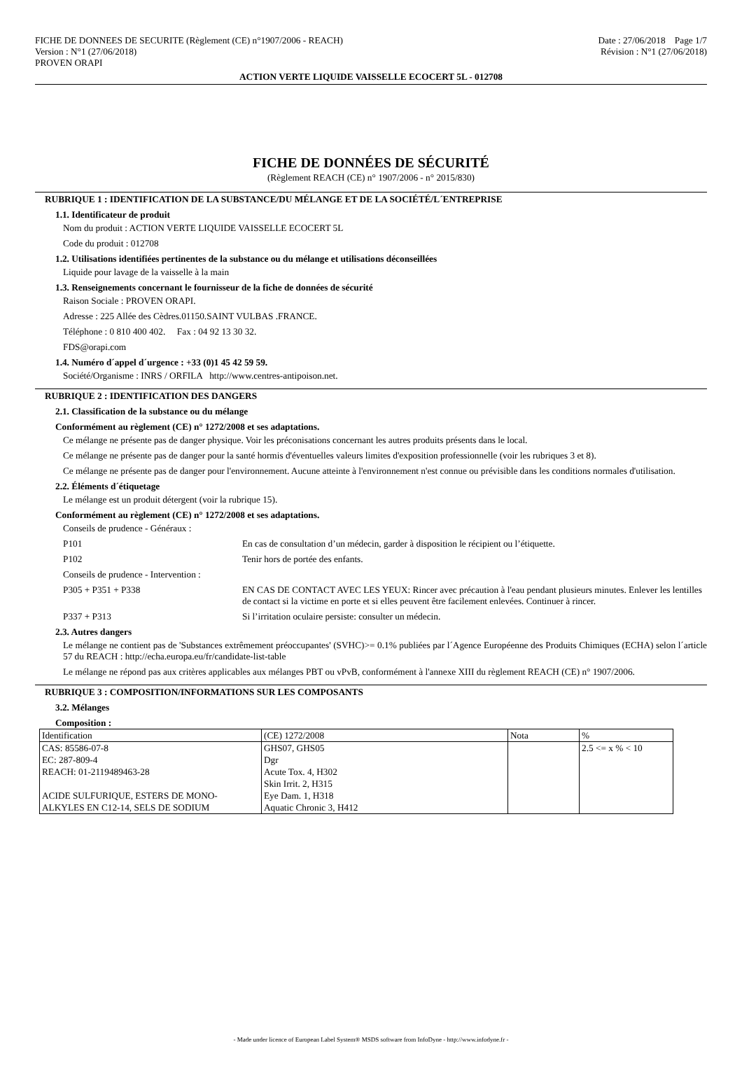FICHE DE DONNEES DE SECURITE (Règlement (CE) n°1907/2006 - REACH)
Version : N°1 (27/06/2018)
PROVEN ORAPI
Date : 27/06/2018 Page 1/7
Révision : N°1 (27/06/2018)
ACTION VERTE LIQUIDE VAISSELLE ECOCERT 5L - 012708
FICHE DE DONNÉES DE SÉCURITÉ
(Règlement REACH (CE) n° 1907/2006 - n° 2015/830)
RUBRIQUE 1 : IDENTIFICATION DE LA SUBSTANCE/DU MÉLANGE ET DE LA SOCIÉTÉ/L´ENTREPRISE
1.1. Identificateur de produit
Nom du produit : ACTION VERTE LIQUIDE VAISSELLE ECOCERT 5L
Code du produit : 012708
1.2. Utilisations identifiées pertinentes de la substance ou du mélange et utilisations déconseillées
Liquide pour lavage de la vaisselle à la main
1.3. Renseignements concernant le fournisseur de la fiche de données de sécurité
Raison Sociale : PROVEN ORAPI.
Adresse : 225 Allée des Cèdres.01150.SAINT VULBAS .FRANCE.
Téléphone : 0 810 400 402. Fax : 04 92 13 30 32.
FDS@orapi.com
1.4. Numéro d´appel d´urgence : +33 (0)1 45 42 59 59.
Société/Organisme : INRS / ORFILA http://www.centres-antipoison.net.
RUBRIQUE 2 : IDENTIFICATION DES DANGERS
2.1. Classification de la substance ou du mélange
Conformément au règlement (CE) n° 1272/2008 et ses adaptations.
Ce mélange ne présente pas de danger physique. Voir les préconisations concernant les autres produits présents dans le local.
Ce mélange ne présente pas de danger pour la santé hormis d'éventuelles valeurs limites d'exposition professionnelle (voir les rubriques 3 et 8).
Ce mélange ne présente pas de danger pour l'environnement. Aucune atteinte à l'environnement n'est connue ou prévisible dans les conditions normales d'utilisation.
2.2. Éléments d´étiquetage
Le mélange est un produit détergent (voir la rubrique 15).
Conformément au règlement (CE) n° 1272/2008 et ses adaptations.
Conseils de prudence - Généraux :
P101 En cas de consultation d’un médecin, garder à disposition le récipient ou l’étiquette.
P102 Tenir hors de portée des enfants.
Conseils de prudence - Intervention :
P305 + P351 + P338 EN CAS DE CONTACT AVEC LES YEUX: Rincer avec précaution à l'eau pendant plusieurs minutes. Enlever les lentilles de contact si la victime en porte et si elles peuvent être facilement enlevées. Continuer à rincer.
P337 + P313 Si l’irritation oculaire persiste: consulter un médecin.
2.3. Autres dangers
Le mélange ne contient pas de 'Substances extrêmement préoccupantes' (SVHC)>= 0.1% publiées par l´Agence Européenne des Produits Chimiques (ECHA) selon l´article 57 du REACH : http://echa.europa.eu/fr/candidate-list-table
Le mélange ne répond pas aux critères applicables aux mélanges PBT ou vPvB, conformément à l'annexe XIII du règlement REACH (CE) n° 1907/2006.
RUBRIQUE 3 : COMPOSITION/INFORMATIONS SUR LES COMPOSANTS
3.2. Mélanges
Composition :
| Identification | (CE) 1272/2008 | Nota | % |
| CAS: 85586-07-8 EC: 287-809-4 REACH: 01-2119489463-28 ACIDE SULFURIQUE, ESTERS DE MONO-ALKYLES EN C12-14, SELS DE SODIUM | GHS07, GHS05 Dgr Acute Tox. 4, H302 Skin Irrit. 2, H315 Eye Dam. 1, H318 Aquatic Chronic 3, H412 | | 2.5 <= x % < 10 |
- Made under licence of European Label System® MSDS software from InfoDyne - http://www.infodyne.fr -